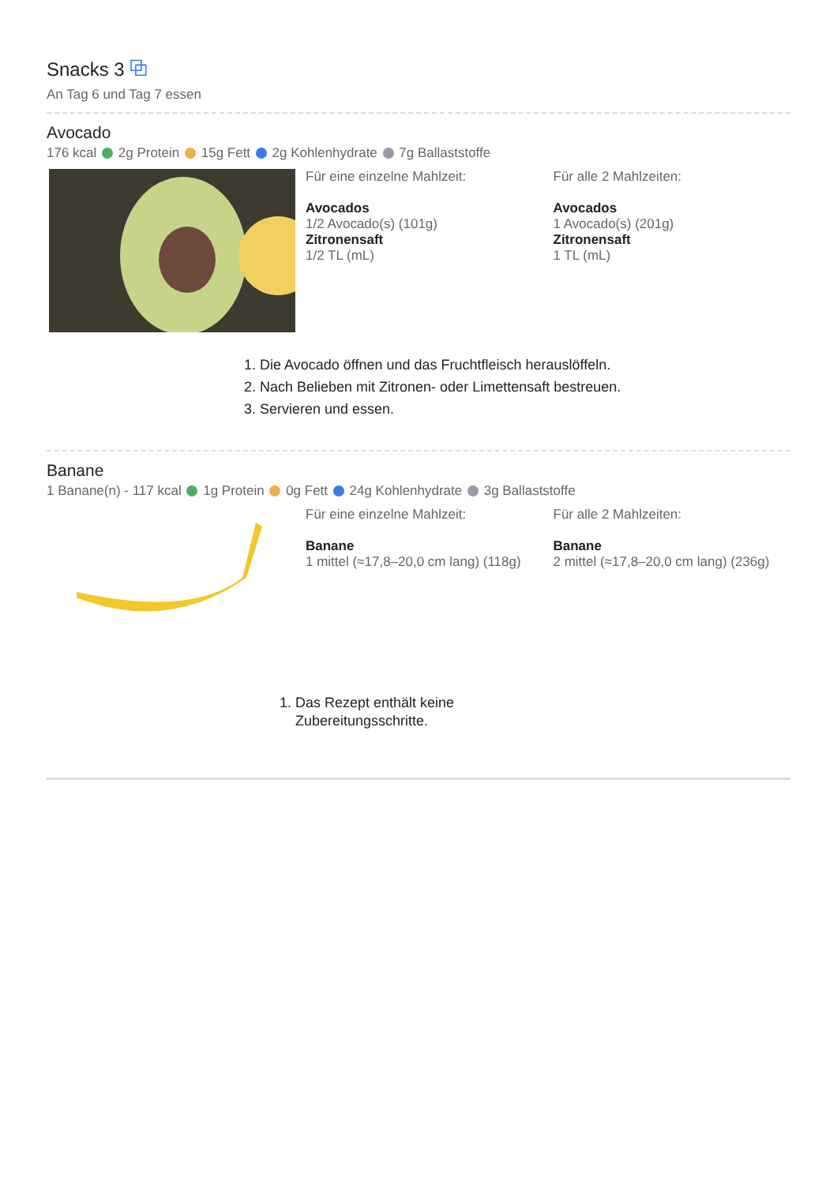Snacks 3 ⧉
An Tag 6 und Tag 7 essen
Avocado
176 kcal 2g Protein 15g Fett 2g Kohlenhydrate 7g Ballaststoffe
Für eine einzelne Mahlzeit:
Avocados
1/2 Avocado(s) (101g)
Zitronensaft
1/2 TL (mL)
Für alle 2 Mahlzeiten:
Avocados
1 Avocado(s) (201g)
Zitronensaft
1 TL (mL)
1. Die Avocado öffnen und das Fruchtfleisch herauslöffeln.
2. Nach Belieben mit Zitronen- oder Limettensaft bestreuen.
3. Servieren und essen.
Banane
1 Banane(n) - 117 kcal 1g Protein 0g Fett 24g Kohlenhydrate 3g Ballaststoffe
Für eine einzelne Mahlzeit:
Banane
1 mittel (≈17,8–20,0 cm lang) (118g)
Für alle 2 Mahlzeiten:
Banane
2 mittel (≈17,8–20,0 cm lang) (236g)
1. Das Rezept enthält keine Zubereitungsschritte.